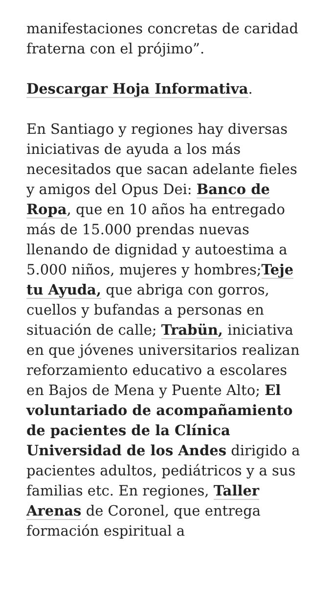manifestaciones concretas de caridad fraterna con el prójimo”.
Descargar Hoja Informativa.
En Santiago y regiones hay diversas iniciativas de ayuda a los más necesitados que sacan adelante fieles y amigos del Opus Dei: Banco de Ropa, que en 10 años ha entregado más de 15.000 prendas nuevas llenando de dignidad y autoestima a 5.000 niños, mujeres y hombres;Teje tu Ayuda, que abriga con gorros, cuellos y bufandas a personas en situación de calle; Trabün, iniciativa en que jóvenes universitarios realizan reforzamiento educativo a escolares en Bajos de Mena y Puente Alto; El voluntariado de acompañamiento de pacientes de la Clínica Universidad de los Andes dirigido a pacientes adultos, pediátricos y a sus familias etc. En regiones, Taller Arenas de Coronel, que entrega formación espiritual a